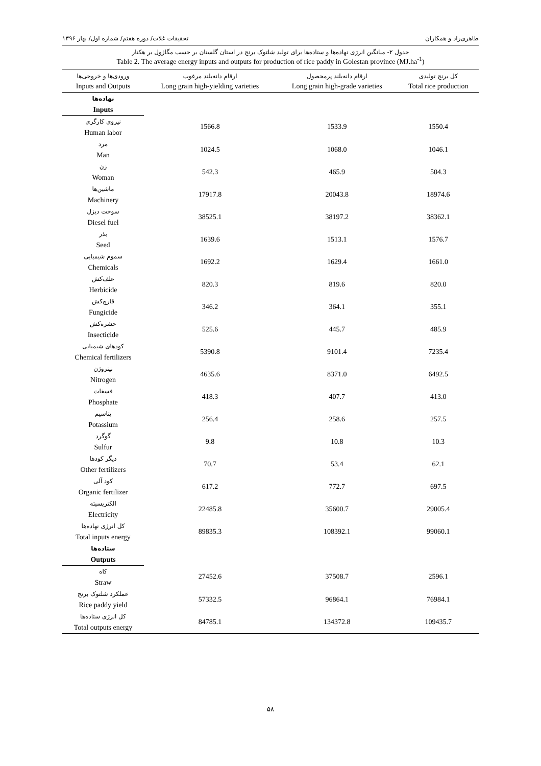طاهری‌راد و همکاران تحقیقات غلات/ دوره هفتم/ شماره اول/ بهار ۱۳۹۶
جدول ۲- میانگین انرژی نهاده‌ها و ستاده‌ها برای تولید شلتوک برنج در استان گلستان بر حسب مگاژول بر هکتار
Table 2. The average energy inputs and outputs for production of rice paddy in Golestan province (MJ.ha<sup>-1</sup>)
| ورودی‌ها و خروجی‌ها Inputs and Outputs | ارقام دانه‌بلند مرغوب Long grain high-yielding varieties | ارقام دانه‌بلند پرمحصول Long grain high-grade varieties | کل برنج تولیدی Total rice production |
| --- | --- | --- | --- |
| نهاده‌ها Inputs | | | |
| نیروی کارگری Human labor | 1566.8 | 1533.9 | 1550.4 |
| مرد Man | 1024.5 | 1068.0 | 1046.1 |
| زن Woman | 542.3 | 465.9 | 504.3 |
| ماشین‌ها Machinery | 17917.8 | 20043.8 | 18974.6 |
| سوخت دیزل Diesel fuel | 38525.1 | 38197.2 | 38362.1 |
| بذر Seed | 1639.6 | 1513.1 | 1576.7 |
| سموم شیمیایی Chemicals | 1692.2 | 1629.4 | 1661.0 |
| علف‌کش Herbicide | 820.3 | 819.6 | 820.0 |
| قارچ‌کش Fungicide | 346.2 | 364.1 | 355.1 |
| حشره‌کش Insecticide | 525.6 | 445.7 | 485.9 |
| کودهای شیمیایی Chemical fertilizers | 5390.8 | 9101.4 | 7235.4 |
| نیتروژن Nitrogen | 4635.6 | 8371.0 | 6492.5 |
| فسفات Phosphate | 418.3 | 407.7 | 413.0 |
| پتاسیم Potassium | 256.4 | 258.6 | 257.5 |
| گوگرد Sulfur | 9.8 | 10.8 | 10.3 |
| دیگر کودها Other fertilizers | 70.7 | 53.4 | 62.1 |
| کود آلی Organic fertilizer | 617.2 | 772.7 | 697.5 |
| الکتریسیته Electricity | 22485.8 | 35600.7 | 29005.4 |
| کل انرژی نهاده‌ها Total inputs energy | 89835.3 | 108392.1 | 99060.1 |
| ستاده‌ها Outputs | | | |
| کاه Straw | 27452.6 | 37508.7 | 2596.1 |
| عملکرد شلتوک برنج Rice paddy yield | 57332.5 | 96864.1 | 76984.1 |
| کل انرژی ستاده‌ها Total outputs energy | 84785.1 | 134372.8 | 109435.7 |
۵۸